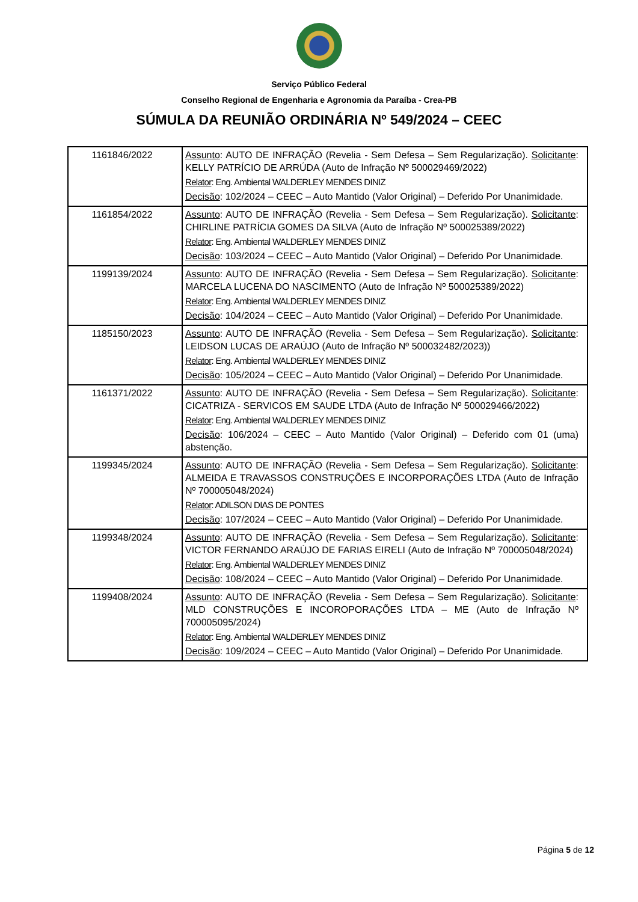Serviço Público Federal
Conselho Regional de Engenharia e Agronomia da Paraíba - Crea-PB
SÚMULA DA REUNIÃO ORDINÁRIA Nº 549/2024 – CEEC
| 1161846/2022 | Assunto : AUTO DE INFRAÇÃO (Revelia - Sem Defesa – Sem Regularização). Solicitante : KELLY PATRÍCIO DE ARRÚDA (Auto de Infração Nº 500029469/2022) Relator : Eng. Ambiental WALDERLEY MENDES DINIZ Decisão : 102/2024 – CEEC – Auto Mantido (Valor Original) – Deferido Por Unanimidade. |
| 1161854/2022 | Assunto : AUTO DE INFRAÇÃO (Revelia - Sem Defesa – Sem Regularização). Solicitante : CHIRLINE PATRÍCIA GOMES DA SILVA (Auto de Infração Nº 500025389/2022) Relator : Eng. Ambiental WALDERLEY MENDES DINIZ Decisão : 103/2024 – CEEC – Auto Mantido (Valor Original) – Deferido Por Unanimidade. |
| 1199139/2024 | Assunto : AUTO DE INFRAÇÃO (Revelia - Sem Defesa – Sem Regularização). Solicitante : MARCELA LUCENA DO NASCIMENTO (Auto de Infração Nº 500025389/2022) Relator : Eng. Ambiental WALDERLEY MENDES DINIZ Decisão : 104/2024 – CEEC – Auto Mantido (Valor Original) – Deferido Por Unanimidade. |
| 1185150/2023 | Assunto : AUTO DE INFRAÇÃO (Revelia - Sem Defesa – Sem Regularização). Solicitante : LEIDSON LUCAS DE ARAÚJO (Auto de Infração Nº 500032482/2023)) Relator : Eng. Ambiental WALDERLEY MENDES DINIZ Decisão : 105/2024 – CEEC – Auto Mantido (Valor Original) – Deferido Por Unanimidade. |
| 1161371/2022 | Assunto : AUTO DE INFRAÇÃO (Revelia - Sem Defesa – Sem Regularização). Solicitante : CICATRIZA - SERVICOS EM SAUDE LTDA (Auto de Infração Nº 500029466/2022) Relator : Eng. Ambiental WALDERLEY MENDES DINIZ Decisão : 106/2024 – CEEC – Auto Mantido (Valor Original) – Deferido com 01 (uma) abstenção. |
| 1199345/2024 | Assunto : AUTO DE INFRAÇÃO (Revelia - Sem Defesa – Sem Regularização). Solicitante : ALMEIDA E TRAVASSOS CONSTRUÇÕES E INCORPORAÇÕES LTDA (Auto de Infração Nº 700005048/2024) Relator : ADILSON DIAS DE PONTES Decisão : 107/2024 – CEEC – Auto Mantido (Valor Original) – Deferido Por Unanimidade. |
| 1199348/2024 | Assunto : AUTO DE INFRAÇÃO (Revelia - Sem Defesa – Sem Regularização). Solicitante : VICTOR FERNANDO ARAÚJO DE FARIAS EIRELI (Auto de Infração Nº 700005048/2024) Relator : Eng. Ambiental WALDERLEY MENDES DINIZ Decisão : 108/2024 – CEEC – Auto Mantido (Valor Original) – Deferido Por Unanimidade. |
| 1199408/2024 | Assunto : AUTO DE INFRAÇÃO (Revelia - Sem Defesa – Sem Regularização). Solicitante : MLD CONSTRUÇÕES E INCOROPORAÇÕES LTDA – ME (Auto de Infração Nº 700005095/2024) Relator : Eng. Ambiental WALDERLEY MENDES DINIZ Decisão : 109/2024 – CEEC – Auto Mantido (Valor Original) – Deferido Por Unanimidade. |
Página 5 de 12